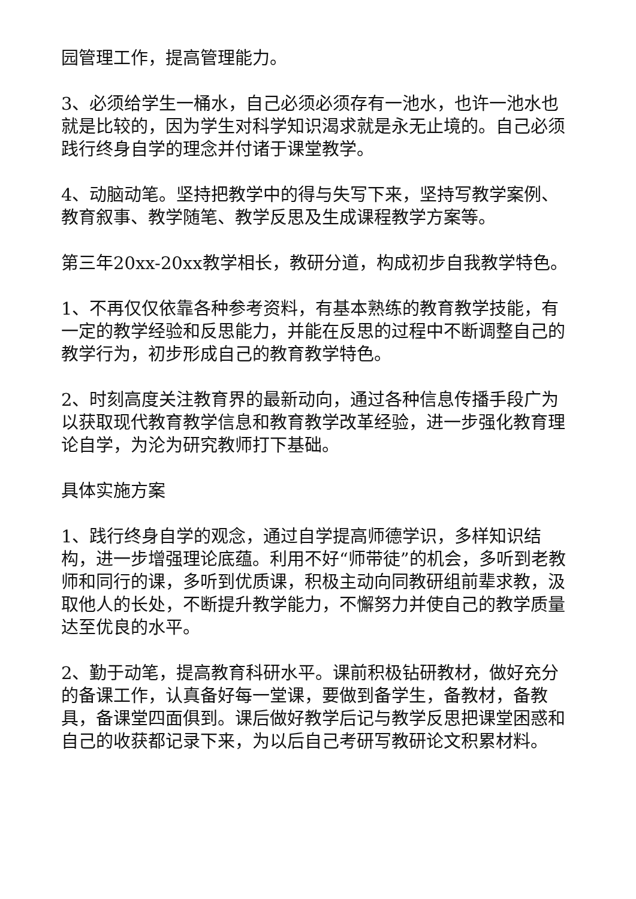园管理工作，提高管理能力。
3、必须给学生一桶水，自己必须必须存有一池水，也许一池水也就是比较的，因为学生对科学知识渴求就是永无止境的。自己必须践行终身自学的理念并付诸于课堂教学。
4、动脑动笔。坚持把教学中的得与失写下来，坚持写教学案例、教育叙事、教学随笔、教学反思及生成课程教学方案等。
第三年20xx-20xx教学相长，教研分道，构成初步自我教学特色。
1、不再仅仅依靠各种参考资料，有基本熟练的教育教学技能，有一定的教学经验和反思能力，并能在反思的过程中不断调整自己的教学行为，初步形成自己的教育教学特色。
2、时刻高度关注教育界的最新动向，通过各种信息传播手段广为以获取现代教育教学信息和教育教学改革经验，进一步强化教育理论自学，为沦为研究教师打下基础。
具体实施方案
1、践行终身自学的观念，通过自学提高师德学识，多样知识结构，进一步增强理论底蕴。利用不好“师带徒”的机会，多听到老教师和同行的课，多听到优质课，积极主动向同教研组前辈求教，汲取他人的长处，不断提升教学能力，不懈努力并使自己的教学质量达至优良的水平。
2、勤于动笔，提高教育科研水平。课前积极钻研教材，做好充分的备课工作，认真备好每一堂课，要做到备学生，备教材，备教具，备课堂四面俱到。课后做好教学后记与教学反思把课堂困惑和自己的收获都记录下来，为以后自己考研写教研论文积累材料。